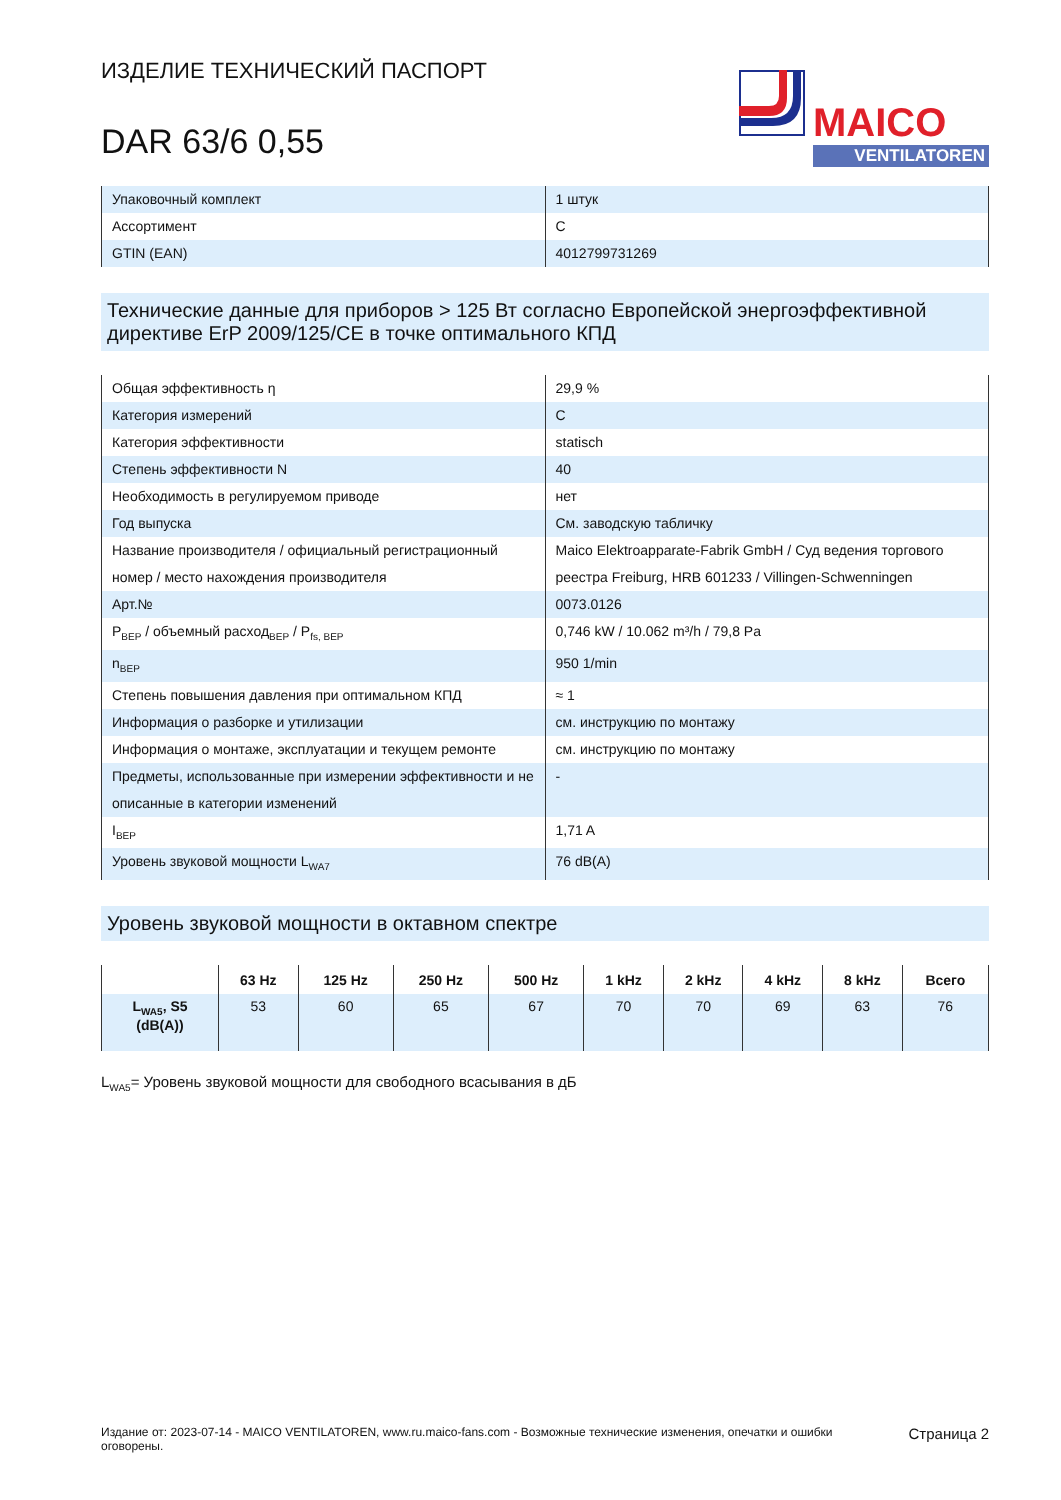ИЗДЕЛИЕ ТЕХНИЧЕСКИЙ ПАСПОРТ
DAR 63/6 0,55
MAICO
VENTILATOREN
| Упаковочный комплект | 1 штук |
| Ассортимент | C |
| GTIN (EAN) | 4012799731269 |
Технические данные для приборов > 125 Вт согласно Европейской энергоэффективной директиве ErP 2009/125/CE в точке оптимального КПД
| Общая эффективность η | 29,9 % |
| Категория измерений | C |
| Категория эффективности | statisch |
| Степень эффективности N | 40 |
| Необходимость в регулируемом приводе | нет |
| Год выпуска | См. заводскую табличку |
| Название производителя / официальный регистрационный номер / место нахождения производителя | Maico Elektroapparate-Fabrik GmbH / Суд ведения торгового реестра Freiburg, HRB 601233 / Villingen-Schwenningen |
| Арт.№ | 0073.0126 |
| P<sub>BEP</sub> / объемный расход<sub>BEP</sub> / P<sub>fs, BEP</sub> | 0,746 kW / 10.062 m³/h / 79,8 Pa |
| n<sub>BEP</sub> | 950 1/min |
| Степень повышения давления при оптимальном КПД | ≈ 1 |
| Информация о разборке и утилизации | см. инструкцию по монтажу |
| Информация о монтаже, эксплуатации и текущем ремонте | см. инструкцию по монтажу |
| Предметы, использованные при измерении эффективности и не описанные в категории изменений | - |
| I<sub>BEP</sub> | 1,71 A |
| Уровень звуковой мощности L<sub>WA7</sub> | 76 dB(A) |
Уровень звуковой мощности в октавном спектре
| | 63 Hz | 125 Hz | 250 Hz | 500 Hz | 1 kHz | 2 kHz | 4 kHz | 8 kHz | Всего |
| --- | --- | --- | --- | --- | --- | --- | --- | --- | --- |
| L<sub>WA5</sub>, S5 (dB(A)) | 53 | 60 | 65 | 67 | 70 | 70 | 69 | 63 | 76 |
L<sub>WA5</sub>= Уровень звуковой мощности для свободного всасывания в дБ
Издание от: 2023-07-14 - MAICO VENTILATOREN, www.ru.maico-fans.com - Возможные технические изменения, опечатки и ошибки оговорены.
Страница 2